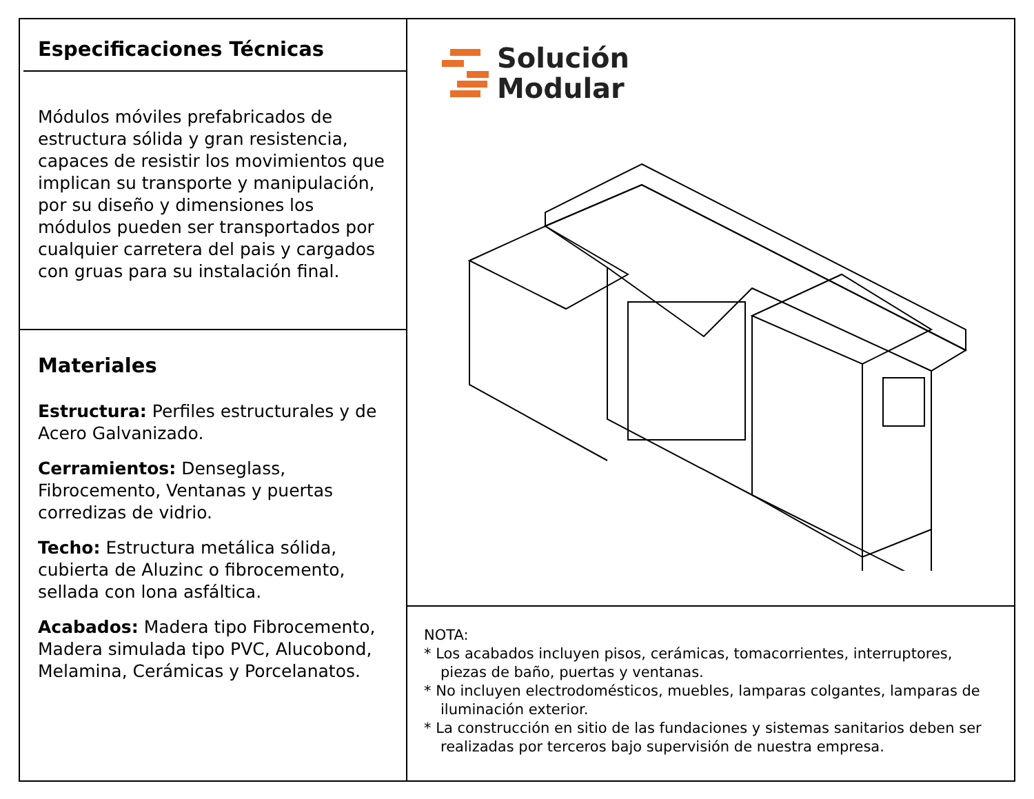Especificaciones Técnicas
Módulos móviles prefabricados de estructura sólida y gran resistencia, capaces de resistir los movimientos que implican su transporte y manipulación, por su diseño y dimensiones los módulos pueden ser transportados por cualquier carretera del pais y cargados con gruas para su instalación final.
Materiales
Estructura: Perfiles estructurales y de Acero Galvanizado.
Cerramientos: Denseglass, Fibrocemento, Ventanas y puertas corredizas de vidrio.
Techo: Estructura metálica sólida, cubierta de Aluzinc o fibrocemento, sellada con lona asfáltica.
Acabados: Madera tipo Fibrocemento, Madera simulada tipo PVC, Alucobond, Melamina, Cerámicas y Porcelanatos.
Solución
Modular
NOTA:
* Los acabados incluyen pisos, cerámicas, tomacorrientes, interruptores, piezas de baño, puertas y ventanas.
* No incluyen electrodomésticos, muebles, lamparas colgantes, lamparas de iluminación exterior.
* La construcción en sitio de las fundaciones y sistemas sanitarios deben ser realizadas por terceros bajo supervisión de nuestra empresa.